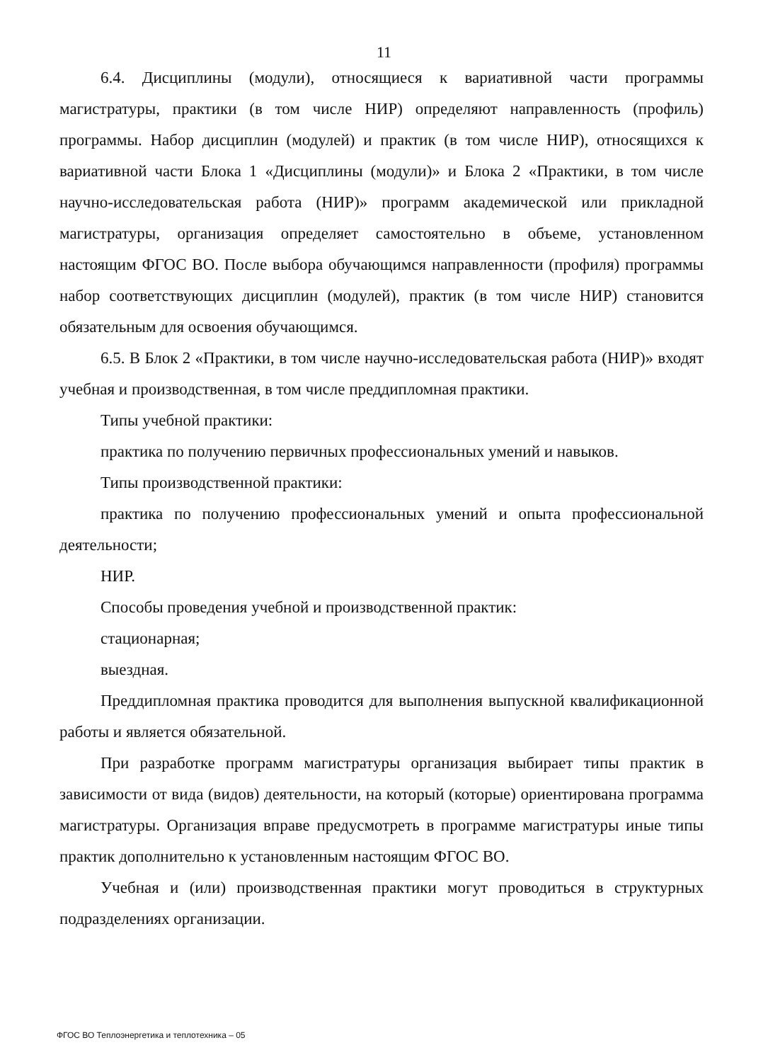11
6.4. Дисциплины (модули), относящиеся к вариативной части программы магистратуры, практики (в том числе НИР) определяют направленность (профиль) программы. Набор дисциплин (модулей) и практик (в том числе НИР), относящихся к вариативной части Блока 1 «Дисциплины (модули)» и Блока 2 «Практики, в том числе научно-исследовательская работа (НИР)» программ академической или прикладной магистратуры, организация определяет самостоятельно в объеме, установленном настоящим ФГОС ВО. После выбора обучающимся направленности (профиля) программы набор соответствующих дисциплин (модулей), практик (в том числе НИР) становится обязательным для освоения обучающимся.
6.5. В Блок 2 «Практики, в том числе научно-исследовательская работа (НИР)» входят учебная и производственная, в том числе преддипломная практики.
Типы учебной практики:
практика по получению первичных профессиональных умений и навыков.
Типы производственной практики:
практика по получению профессиональных умений и опыта профессиональной деятельности;
НИР.
Способы проведения учебной и производственной практик:
стационарная;
выездная.
Преддипломная практика проводится для выполнения выпускной квалификационной работы и является обязательной.
При разработке программ магистратуры организация выбирает типы практик в зависимости от вида (видов) деятельности, на который (которые) ориентирована программа магистратуры. Организация вправе предусмотреть в программе магистратуры иные типы практик дополнительно к установленным настоящим ФГОС ВО.
Учебная и (или) производственная практики могут проводиться в структурных подразделениях организации.
ФГОС ВО Теплоэнергетика и теплотехника – 05